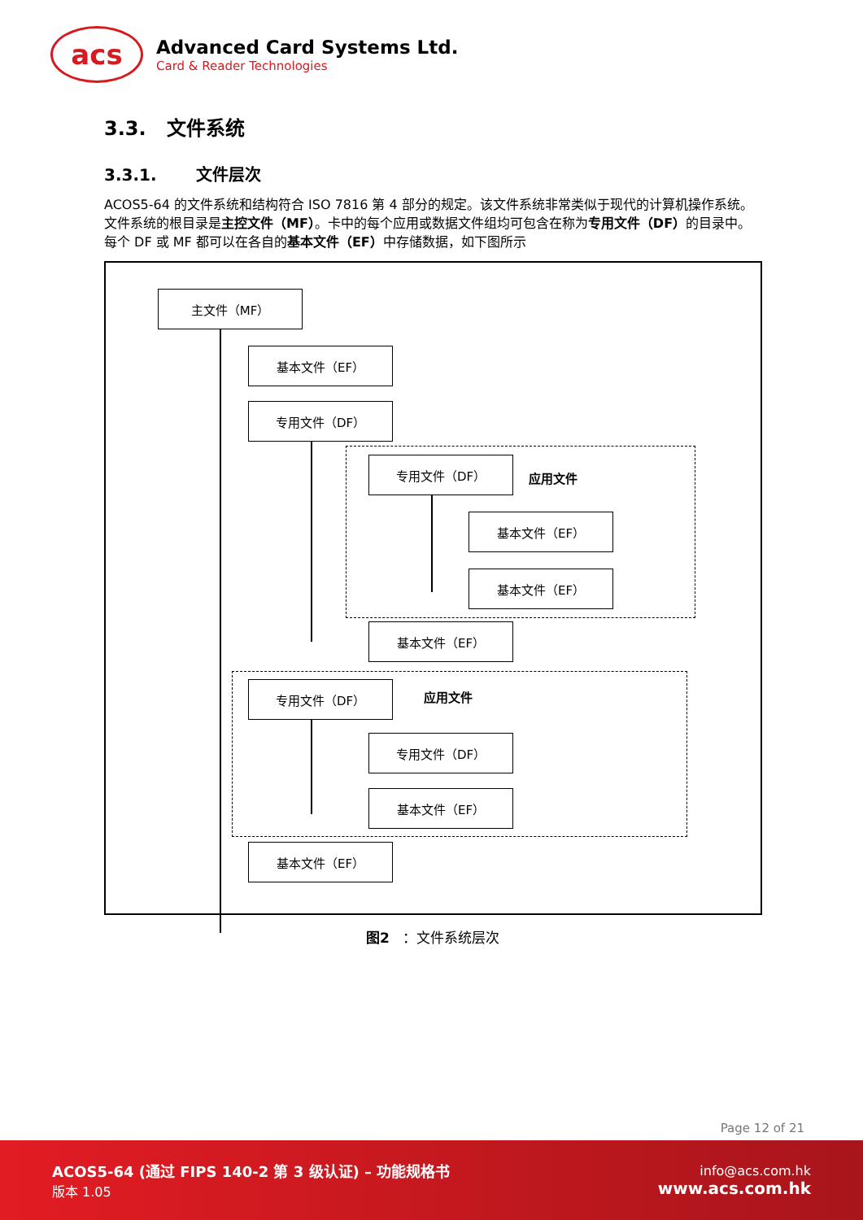acs
Advanced Card Systems Ltd.
Card & Reader Technologies
3.3. 文件系统
3.3.1. 文件层次
ACOS5-64 的文件系统和结构符合 ISO 7816 第 4 部分的规定。该文件系统非常类似于现代的计算机操作系统。文件系统的根目录是主控文件（MF）。卡中的每个应用或数据文件组均可包含在称为专用文件（DF）的目录中。每个 DF 或 MF 都可以在各自的基本文件（EF）中存储数据，如下图所示
主文件（MF）
基本文件（EF）
专用文件（DF）
专用文件（DF）
应用文件
基本文件（EF）
基本文件（EF）
基本文件（EF）
专用文件（DF）
应用文件
专用文件（DF）
基本文件（EF）
基本文件（EF）
图2 ：文件系统层次
Page 12 of 21
ACOS5-64 (通过 FIPS 140-2 第 3 级认证) – 功能规格书
版本 1.05
info@acs.com.hk
www.acs.com.hk